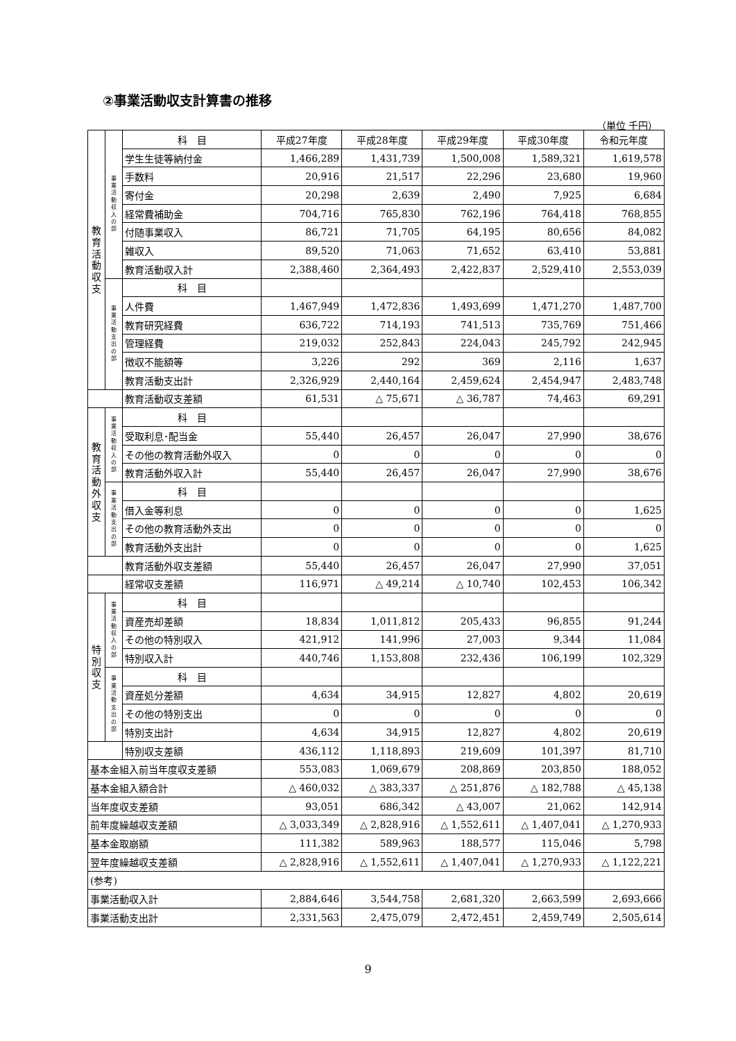②事業活動収支計算書の推移
（単位 千円）
| 教 育 活 動 収 支 | 事 業 活 動 収 入 の 部 | 科 目 | 平成27年度 | 平成28年度 | 平成29年度 | 平成30年度 | 令和元年度 |
| | | 学生生徒等納付金 | 1,466,289 | 1,431,739 | 1,500,008 | 1,589,321 | 1,619,578 |
| | | 手数料 | 20,916 | 21,517 | 22,296 | 23,680 | 19,960 |
| | | 寄付金 | 20,298 | 2,639 | 2,490 | 7,925 | 6,684 |
| | | 経常費補助金 | 704,716 | 765,830 | 762,196 | 764,418 | 768,855 |
| | | 付随事業収入 | 86,721 | 71,705 | 64,195 | 80,656 | 84,082 |
| | | 雑収入 | 89,520 | 71,063 | 71,652 | 63,410 | 53,881 |
| | | 教育活動収入計 | 2,388,460 | 2,364,493 | 2,422,837 | 2,529,410 | 2,553,039 |
| | 事 業 活 動 支 出 の 部 | 科 目 | | | | | |
| | | 人件費 | 1,467,949 | 1,472,836 | 1,493,699 | 1,471,270 | 1,487,700 |
| | | 教育研究経費 | 636,722 | 714,193 | 741,513 | 735,769 | 751,466 |
| | | 管理経費 | 219,032 | 252,843 | 224,043 | 245,792 | 242,945 |
| | | 徴収不能額等 | 3,226 | 292 | 369 | 2,116 | 1,637 |
| | | 教育活動支出計 | 2,326,929 | 2,440,164 | 2,459,624 | 2,454,947 | 2,483,748 |
| | | 教育活動収支差額 | 61,531 | △ 75,671 | △ 36,787 | 74,463 | 69,291 |
| 教 育 活 動 外 収 支 | 事 業 活 動 収 入 の 部 | 科 目 | | | | | |
| | | 受取利息･配当金 | 55,440 | 26,457 | 26,047 | 27,990 | 38,676 |
| | | その他の教育活動外収入 | 0 | 0 | 0 | 0 | 0 |
| | | 教育活動外収入計 | 55,440 | 26,457 | 26,047 | 27,990 | 38,676 |
| | 事 業 活 動 支 出 の 部 | 科 目 | | | | | |
| | | 借入金等利息 | 0 | 0 | 0 | 0 | 1,625 |
| | | その他の教育活動外支出 | 0 | 0 | 0 | 0 | 0 |
| | | 教育活動外支出計 | 0 | 0 | 0 | 0 | 1,625 |
| | | 教育活動外収支差額 | 55,440 | 26,457 | 26,047 | 27,990 | 37,051 |
| | | 経常収支差額 | 116,971 | △ 49,214 | △ 10,740 | 102,453 | 106,342 |
| 特 別 収 支 | 事 業 活 動 収 入 の 部 | 科 目 | | | | | |
| | | 資産売却差額 | 18,834 | 1,011,812 | 205,433 | 96,855 | 91,244 |
| | | その他の特別収入 | 421,912 | 141,996 | 27,003 | 9,344 | 11,084 |
| | | 特別収入計 | 440,746 | 1,153,808 | 232,436 | 106,199 | 102,329 |
| | 事 業 活 動 支 出 の 部 | 科 目 | | | | | |
| | | 資産処分差額 | 4,634 | 34,915 | 12,827 | 4,802 | 20,619 |
| | | その他の特別支出 | 0 | 0 | 0 | 0 | 0 |
| | | 特別支出計 | 4,634 | 34,915 | 12,827 | 4,802 | 20,619 |
| | | 特別収支差額 | 436,112 | 1,118,893 | 219,609 | 101,397 | 81,710 |
| 基本金組入前当年度収支差額 | | | 553,083 | 1,069,679 | 208,869 | 203,850 | 188,052 |
| 基本金組入額合計 | | | △ 460,032 | △ 383,337 | △ 251,876 | △ 182,788 | △ 45,138 |
| 当年度収支差額 | | | 93,051 | 686,342 | △ 43,007 | 21,062 | 142,914 |
| 前年度繰越収支差額 | | | △ 3,033,349 | △ 2,828,916 | △ 1,552,611 | △ 1,407,041 | △ 1,270,933 |
| 基本金取崩額 | | | 111,382 | 589,963 | 188,577 | 115,046 | 5,798 |
| 翌年度繰越収支差額 | | | △ 2,828,916 | △ 1,552,611 | △ 1,407,041 | △ 1,270,933 | △ 1,122,221 |
| (参考) | | | | | | | |
| 事業活動収入計 | | | 2,884,646 | 3,544,758 | 2,681,320 | 2,663,599 | 2,693,666 |
| 事業活動支出計 | | | 2,331,563 | 2,475,079 | 2,472,451 | 2,459,749 | 2,505,614 |
9